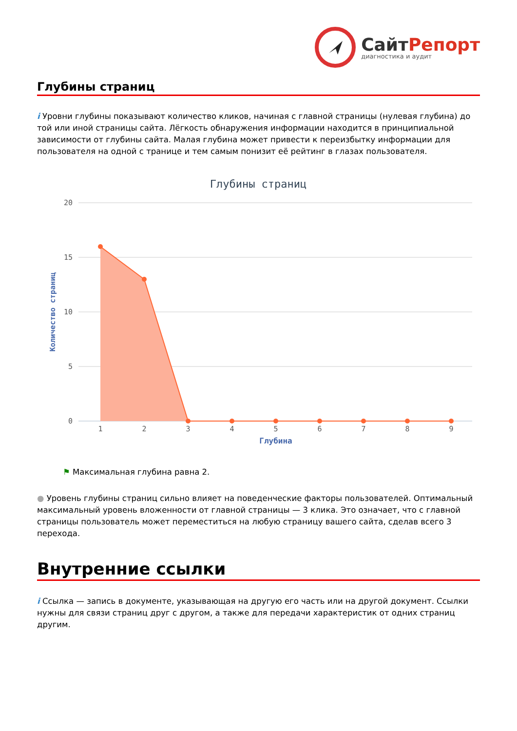СайтРепорт
диагностика и аудит
Глубины страниц
i Уровни глубины показывают количество кликов, начиная с главной страницы (нулевая глубина) до той или иной страницы сайта. Лёгкость обнаружения информации находится в принципиальной зависимости от глубины сайта. Малая глубина может привести к переизбытку информации для пользователя на одной с транице и тем самым понизит её рейтинг в глазах пользователя.
Глубины страниц
20
15
10
5
0
Количество страниц
1
2
3
4
5
6
7
8
9
Глубина
⚑ Максимальная глубина равна 2.
● Уровень глубины страниц сильно влияет на поведенческие факторы пользователей. Оптимальный максимальный уровень вложенности от главной страницы — 3 клика. Это означает, что с главной страницы пользователь может переместиться на любую страницу вашего сайта, сделав всего 3 перехода.
Внутренние ссылки
i Ссылка — запись в документе, указывающая на другую его часть или на другой документ. Ссылки нужны для связи страниц друг с другом, а также для передачи характеристик от одних страниц другим.